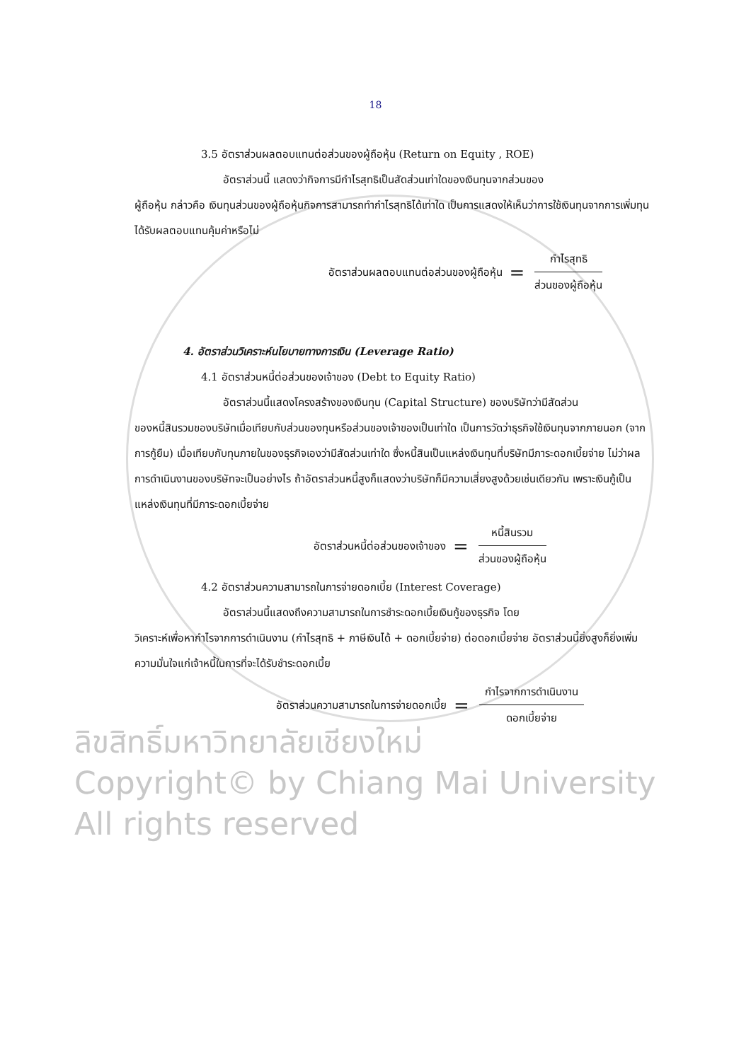18
ลิขสิทธิ์มหาวิทยาลัยเชียงใหม่
Copyright© by Chiang Mai University
All rights reserved
3.5 อัตราส่วนผลตอบแทนต่อส่วนของผู้ถือหุ้น (Return on Equity , ROE)
อัตราส่วนนี้ แสดงว่ากิจการมีกำไรสุทธิเป็นสัดส่วนเท่าใดของเงินทุนจากส่วนของ
ผู้ถือหุ้น กล่าวคือ เงินทุนส่วนของผู้ถือหุ้นกิจการสามารถทำกำไรสุทธิได้เท่าใด เป็นการแสดงให้เห็นว่าการใช้เงินทุนจากการเพิ่มทุนได้รับผลตอบแทนคุ้มค่าหรือไม่
อัตราส่วนผลตอบแทนต่อส่วนของผู้ถือหุ้น = กำไรสุทธิ ส่วนของผู้ถือหุ้น
4. อัตราส่วนวิเคราะห์นโยบายทางการเงิน (Leverage Ratio)
4.1 อัตราส่วนหนี้ต่อส่วนของเจ้าของ (Debt to Equity Ratio)
อัตราส่วนนี้แสดงโครงสร้างของเงินทุน (Capital Structure) ของบริษัทว่ามีสัดส่วน
ของหนี้สินรวมของบริษัทเมื่อเทียบกับส่วนของทุนหรือส่วนของเจ้าของเป็นเท่าใด เป็นการวัดว่าธุรกิจใช้เงินทุนจากภายนอก (จากการกู้ยืม) เมื่อเทียบกับทุนภายในของธุรกิจเองว่ามีสัดส่วนเท่าใด ซึ่งหนี้สินเป็นแหล่งเงินทุนที่บริษัทมีภาระดอกเบี้ยจ่าย ไม่ว่าผลการดำเนินงานของบริษัทจะเป็นอย่างไร ถ้าอัตราส่วนหนี้สูงก็แสดงว่าบริษัทก็มีความเสี่ยงสูงด้วยเช่นเดียวกัน เพราะเงินกู้เป็นแหล่งเงินทุนที่มีภาระดอกเบี้ยจ่าย
อัตราส่วนหนี้ต่อส่วนของเจ้าของ = หนี้สินรวม ส่วนของผู้ถือหุ้น
4.2 อัตราส่วนความสามารถในการจ่ายดอกเบี้ย (Interest Coverage)
อัตราส่วนนี้แสดงถึงความสามารถในการชำระดอกเบี้ยเงินกู้ของธุรกิจ โดย
วิเคราะห์เพื่อหากำไรจากการดำเนินงาน (กำไรสุทธิ + ภาษีเงินได้ + ดอกเบี้ยจ่าย) ต่อดอกเบี้ยจ่าย อัตราส่วนนี้ยิ่งสูงก็ยิ่งเพิ่มความมั่นใจแก่เจ้าหนี้ในการที่จะได้รับชำระดอกเบี้ย
อัตราส่วนความสามารถในการจ่ายดอกเบี้ย = กำไรจากการดำเนินงาน ดอกเบี้ยจ่าย